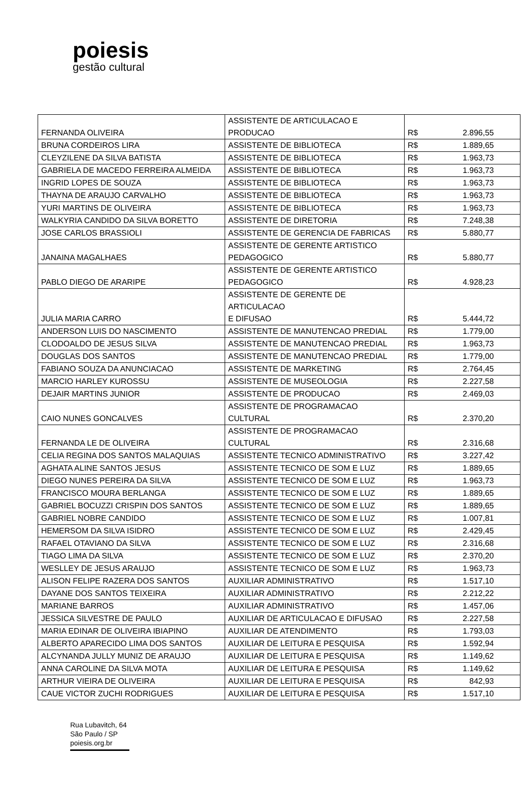poiesis
gestão cultural
| FERNANDA OLIVEIRA | ASSISTENTE DE ARTICULACAO E PRODUCAO | R$ | 2.896,55 |
| BRUNA CORDEIROS LIRA | ASSISTENTE DE BIBLIOTECA | R$ | 1.889,65 |
| CLEYZILENE DA SILVA BATISTA | ASSISTENTE DE BIBLIOTECA | R$ | 1.963,73 |
| GABRIELA DE MACEDO FERREIRA ALMEIDA | ASSISTENTE DE BIBLIOTECA | R$ | 1.963,73 |
| INGRID LOPES DE SOUZA | ASSISTENTE DE BIBLIOTECA | R$ | 1.963,73 |
| THAYNA DE ARAUJO CARVALHO | ASSISTENTE DE BIBLIOTECA | R$ | 1.963,73 |
| YURI MARTINS DE OLIVEIRA | ASSISTENTE DE BIBLIOTECA | R$ | 1.963,73 |
| WALKYRIA CANDIDO DA SILVA BORETTO | ASSISTENTE DE DIRETORIA | R$ | 7.248,38 |
| JOSE CARLOS BRASSIOLI | ASSISTENTE DE GERENCIA DE FABRICAS | R$ | 5.880,77 |
| JANAINA MAGALHAES | ASSISTENTE DE GERENTE ARTISTICO PEDAGOGICO | R$ | 5.880,77 |
| PABLO DIEGO DE ARARIPE | ASSISTENTE DE GERENTE ARTISTICO PEDAGOGICO | R$ | 4.928,23 |
| JULIA MARIA CARRO | ASSISTENTE DE GERENTE DE ARTICULACAO E DIFUSAO | R$ | 5.444,72 |
| ANDERSON LUIS DO NASCIMENTO | ASSISTENTE DE MANUTENCAO PREDIAL | R$ | 1.779,00 |
| CLODOALDO DE JESUS SILVA | ASSISTENTE DE MANUTENCAO PREDIAL | R$ | 1.963,73 |
| DOUGLAS DOS SANTOS | ASSISTENTE DE MANUTENCAO PREDIAL | R$ | 1.779,00 |
| FABIANO SOUZA DA ANUNCIACAO | ASSISTENTE DE MARKETING | R$ | 2.764,45 |
| MARCIO HARLEY KUROSSU | ASSISTENTE DE MUSEOLOGIA | R$ | 2.227,58 |
| DEJAIR MARTINS JUNIOR | ASSISTENTE DE PRODUCAO | R$ | 2.469,03 |
| CAIO NUNES GONCALVES | ASSISTENTE DE PROGRAMACAO CULTURAL | R$ | 2.370,20 |
| FERNANDA LE DE OLIVEIRA | ASSISTENTE DE PROGRAMACAO CULTURAL | R$ | 2.316,68 |
| CELIA REGINA DOS SANTOS MALAQUIAS | ASSISTENTE TECNICO ADMINISTRATIVO | R$ | 3.227,42 |
| AGHATA ALINE SANTOS JESUS | ASSISTENTE TECNICO DE SOM E LUZ | R$ | 1.889,65 |
| DIEGO NUNES PEREIRA DA SILVA | ASSISTENTE TECNICO DE SOM E LUZ | R$ | 1.963,73 |
| FRANCISCO MOURA BERLANGA | ASSISTENTE TECNICO DE SOM E LUZ | R$ | 1.889,65 |
| GABRIEL BOCUZZI CRISPIN DOS SANTOS | ASSISTENTE TECNICO DE SOM E LUZ | R$ | 1.889,65 |
| GABRIEL NOBRE CANDIDO | ASSISTENTE TECNICO DE SOM E LUZ | R$ | 1.007,81 |
| HEMERSOM DA SILVA ISIDRO | ASSISTENTE TECNICO DE SOM E LUZ | R$ | 2.429,45 |
| RAFAEL OTAVIANO DA SILVA | ASSISTENTE TECNICO DE SOM E LUZ | R$ | 2.316,68 |
| TIAGO LIMA DA SILVA | ASSISTENTE TECNICO DE SOM E LUZ | R$ | 2.370,20 |
| WESLLEY DE JESUS ARAUJO | ASSISTENTE TECNICO DE SOM E LUZ | R$ | 1.963,73 |
| ALISON FELIPE RAZERA DOS SANTOS | AUXILIAR ADMINISTRATIVO | R$ | 1.517,10 |
| DAYANE DOS SANTOS TEIXEIRA | AUXILIAR ADMINISTRATIVO | R$ | 2.212,22 |
| MARIANE BARROS | AUXILIAR ADMINISTRATIVO | R$ | 1.457,06 |
| JESSICA SILVESTRE DE PAULO | AUXILIAR DE ARTICULACAO E DIFUSAO | R$ | 2.227,58 |
| MARIA EDINAR DE OLIVEIRA IBIAPINO | AUXILIAR DE ATENDIMENTO | R$ | 1.793,03 |
| ALBERTO APARECIDO LIMA DOS SANTOS | AUXILIAR DE LEITURA E PESQUISA | R$ | 1.592,94 |
| ALCYNANDA JULLY MUNIZ DE ARAUJO | AUXILIAR DE LEITURA E PESQUISA | R$ | 1.149,62 |
| ANNA CAROLINE DA SILVA MOTA | AUXILIAR DE LEITURA E PESQUISA | R$ | 1.149,62 |
| ARTHUR VIEIRA DE OLIVEIRA | AUXILIAR DE LEITURA E PESQUISA | R$ | 842,93 |
| CAUE VICTOR ZUCHI RODRIGUES | AUXILIAR DE LEITURA E PESQUISA | R$ | 1.517,10 |
Rua Lubavitch, 64
São Paulo / SP
poiesis.org.br